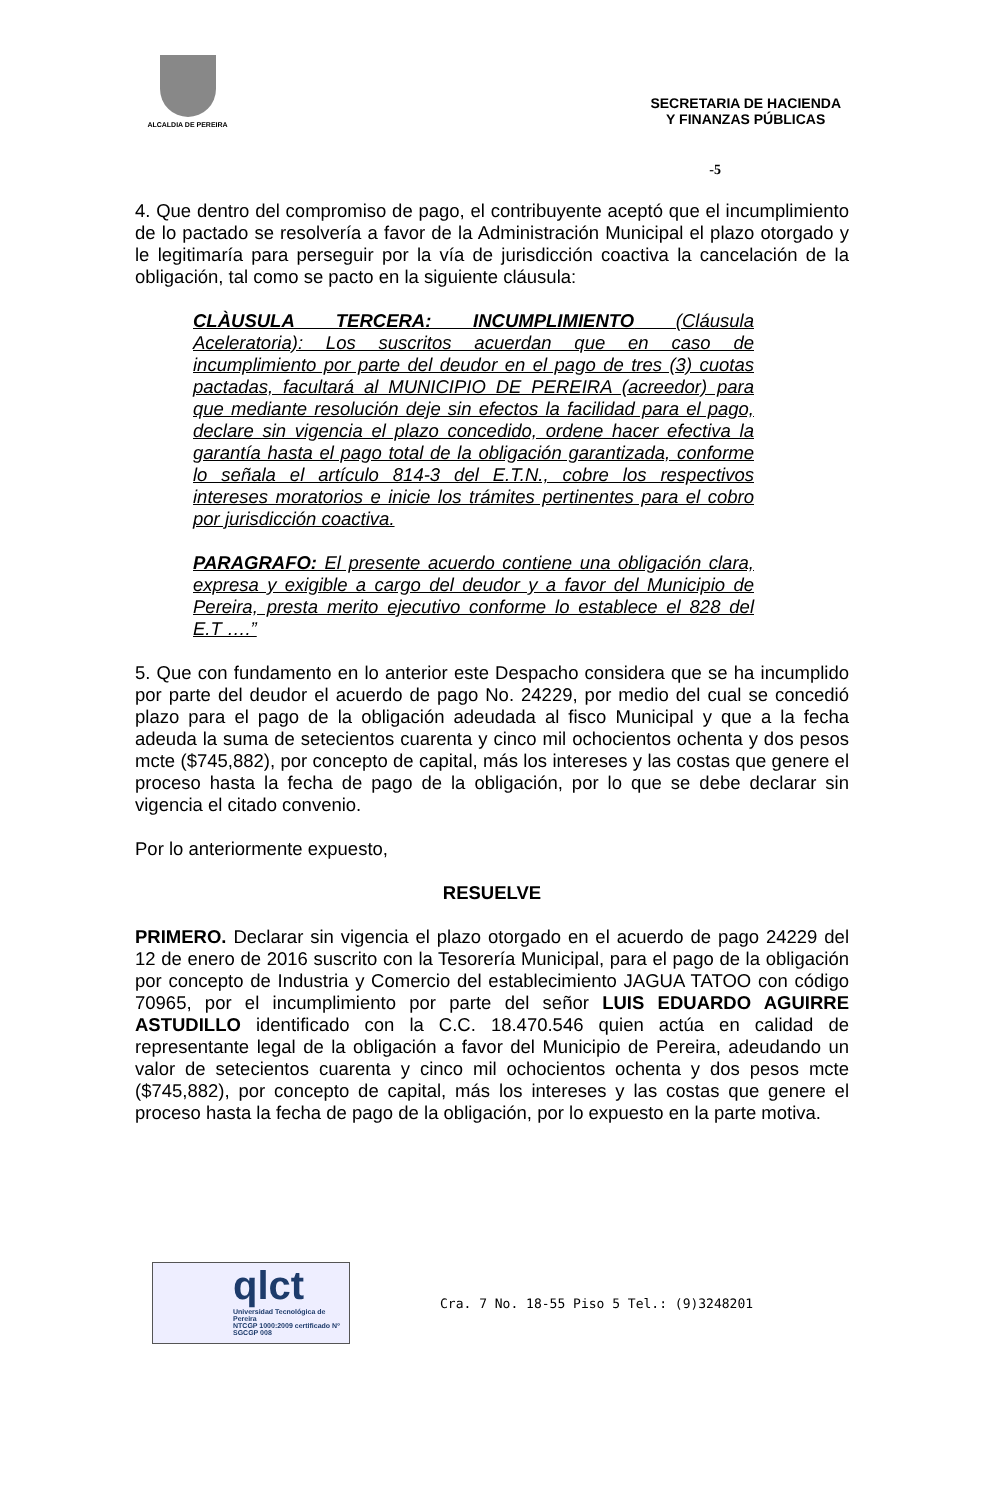ALCALDIA DE PEREIRA
SECRETARIA DE HACIENDA
Y FINANZAS PÚBLICAS
-5
4. Que dentro del compromiso de pago, el contribuyente aceptó que el incumplimiento de lo pactado se resolvería a favor de la Administración Municipal el plazo otorgado y le legitimaría para perseguir por la vía de jurisdicción coactiva la cancelación de la obligación, tal como se pacto en la siguiente cláusula:
CLÀUSULA TERCERA: INCUMPLIMIENTO (Cláusula Aceleratoria): Los suscritos acuerdan que en caso de incumplimiento por parte del deudor en el pago de tres (3) cuotas pactadas, facultará al MUNICIPIO DE PEREIRA (acreedor) para que mediante resolución deje sin efectos la facilidad para el pago, declare sin vigencia el plazo concedido, ordene hacer efectiva la garantía hasta el pago total de la obligación garantizada, conforme lo señala el artículo 814-3 del E.T.N., cobre los respectivos intereses moratorios e inicie los trámites pertinentes para el cobro por jurisdicción coactiva.
PARAGRAFO: El presente acuerdo contiene una obligación clara, expresa y exigible a cargo del deudor y a favor del Municipio de Pereira, presta merito ejecutivo conforme lo establece el 828 del E.T ….”
5. Que con fundamento en lo anterior este Despacho considera que se ha incumplido por parte del deudor el acuerdo de pago No. 24229, por medio del cual se concedió plazo para el pago de la obligación adeudada al fisco Municipal y que a la fecha adeuda la suma de setecientos cuarenta y cinco mil ochocientos ochenta y dos pesos mcte ($745,882), por concepto de capital, más los intereses y las costas que genere el proceso hasta la fecha de pago de la obligación, por lo que se debe declarar sin vigencia el citado convenio.
Por lo anteriormente expuesto,
RESUELVE
PRIMERO. Declarar sin vigencia el plazo otorgado en el acuerdo de pago 24229 del 12 de enero de 2016 suscrito con la Tesorería Municipal, para el pago de la obligación por concepto de Industria y Comercio del establecimiento JAGUA TATOO con código 70965, por el incumplimiento por parte del señor LUIS EDUARDO AGUIRRE ASTUDILLO identificado con la C.C. 18.470.546 quien actúa en calidad de representante legal de la obligación a favor del Municipio de Pereira, adeudando un valor de setecientos cuarenta y cinco mil ochocientos ochenta y dos pesos mcte ($745,882), por concepto de capital, más los intereses y las costas que genere el proceso hasta la fecha de pago de la obligación, por lo expuesto en la parte motiva.
qlct
Universidad Tecnológica de Pereira
NTCGP 1000:2009 certificado Nº SGCGP 008
Cra. 7 No. 18-55 Piso 5 Tel.: (9)3248201